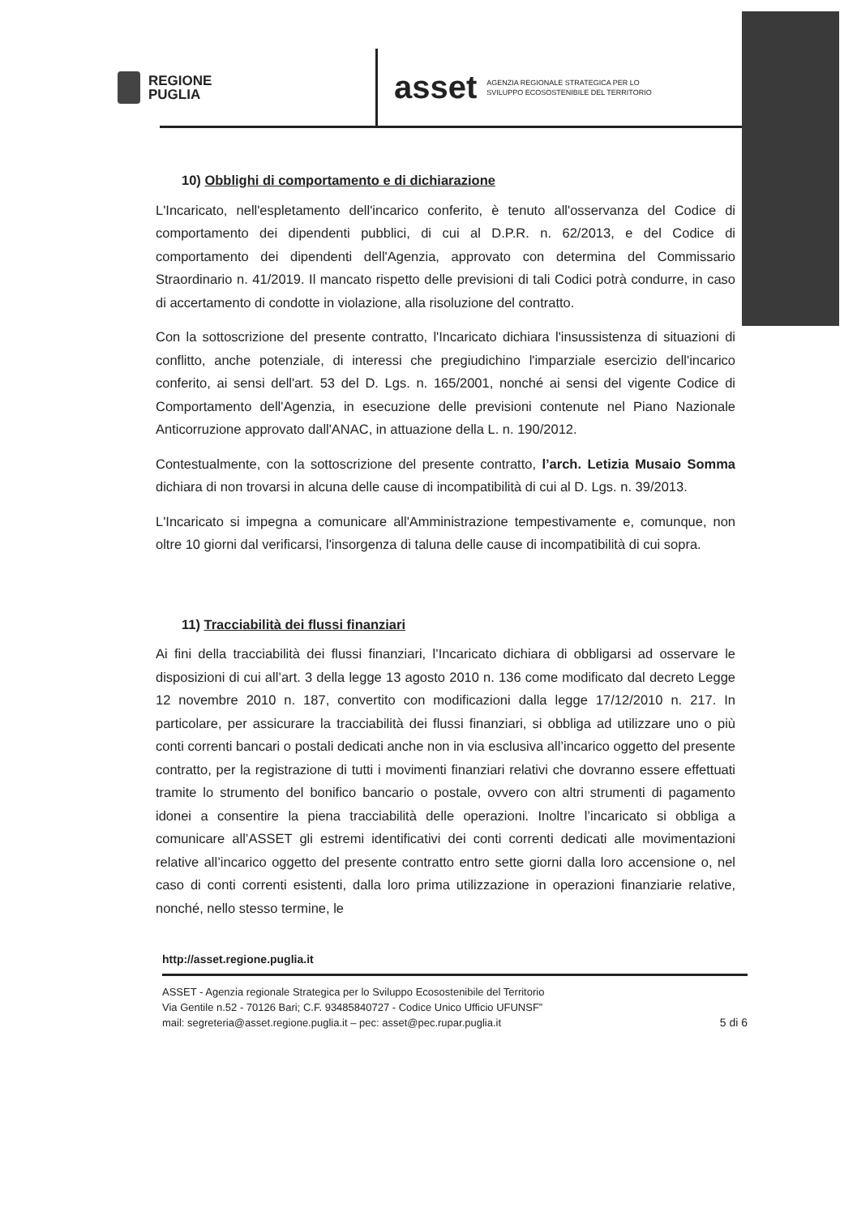REGIONE
PUGLIA
asset AGENZIA REGIONALE STRATEGICA PER LO
SVILUPPO ECOSOSTENIBILE DEL TERRITORIO
10) Obblighi di comportamento e di dichiarazione
L'Incaricato, nell'espletamento dell'incarico conferito, è tenuto all'osservanza del Codice di comportamento dei dipendenti pubblici, di cui al D.P.R. n. 62/2013, e del Codice di comportamento dei dipendenti dell'Agenzia, approvato con determina del Commissario Straordinario n. 41/2019. Il mancato rispetto delle previsioni di tali Codici potrà condurre, in caso di accertamento di condotte in violazione, alla risoluzione del contratto.
Con la sottoscrizione del presente contratto, l'Incaricato dichiara l'insussistenza di situazioni di conflitto, anche potenziale, di interessi che pregiudichino l'imparziale esercizio dell'incarico conferito, ai sensi dell'art. 53 del D. Lgs. n. 165/2001, nonché ai sensi del vigente Codice di Comportamento dell'Agenzia, in esecuzione delle previsioni contenute nel Piano Nazionale Anticorruzione approvato dall'ANAC, in attuazione della L. n. 190/2012.
Contestualmente, con la sottoscrizione del presente contratto, l’arch. Letizia Musaio Somma dichiara di non trovarsi in alcuna delle cause di incompatibilità di cui al D. Lgs. n. 39/2013.
L'Incaricato si impegna a comunicare all'Amministrazione tempestivamente e, comunque, non oltre 10 giorni dal verificarsi, l'insorgenza di taluna delle cause di incompatibilità di cui sopra.
11) Tracciabilità dei flussi finanziari
Ai fini della tracciabilità dei flussi finanziari, l’Incaricato dichiara di obbligarsi ad osservare le disposizioni di cui all’art. 3 della legge 13 agosto 2010 n. 136 come modificato dal decreto Legge 12 novembre 2010 n. 187, convertito con modificazioni dalla legge 17/12/2010 n. 217. In particolare, per assicurare la tracciabilità dei flussi finanziari, si obbliga ad utilizzare uno o più conti correnti bancari o postali dedicati anche non in via esclusiva all’incarico oggetto del presente contratto, per la registrazione di tutti i movimenti finanziari relativi che dovranno essere effettuati tramite lo strumento del bonifico bancario o postale, ovvero con altri strumenti di pagamento idonei a consentire la piena tracciabilità delle operazioni. Inoltre l’incaricato si obbliga a comunicare all’ASSET gli estremi identificativi dei conti correnti dedicati alle movimentazioni relative all’incarico oggetto del presente contratto entro sette giorni dalla loro accensione o, nel caso di conti correnti esistenti, dalla loro prima utilizzazione in operazioni finanziarie relative, nonché, nello stesso termine, le
http://asset.regione.puglia.it
ASSET - Agenzia regionale Strategica per lo Sviluppo Ecosostenibile del Territorio
Via Gentile n.52 - 70126 Bari; C.F. 93485840727 - Codice Unico Ufficio UFUNSF”
mail: segreteria@asset.regione.puglia.it – pec: asset@pec.rupar.puglia.it
5 di 6